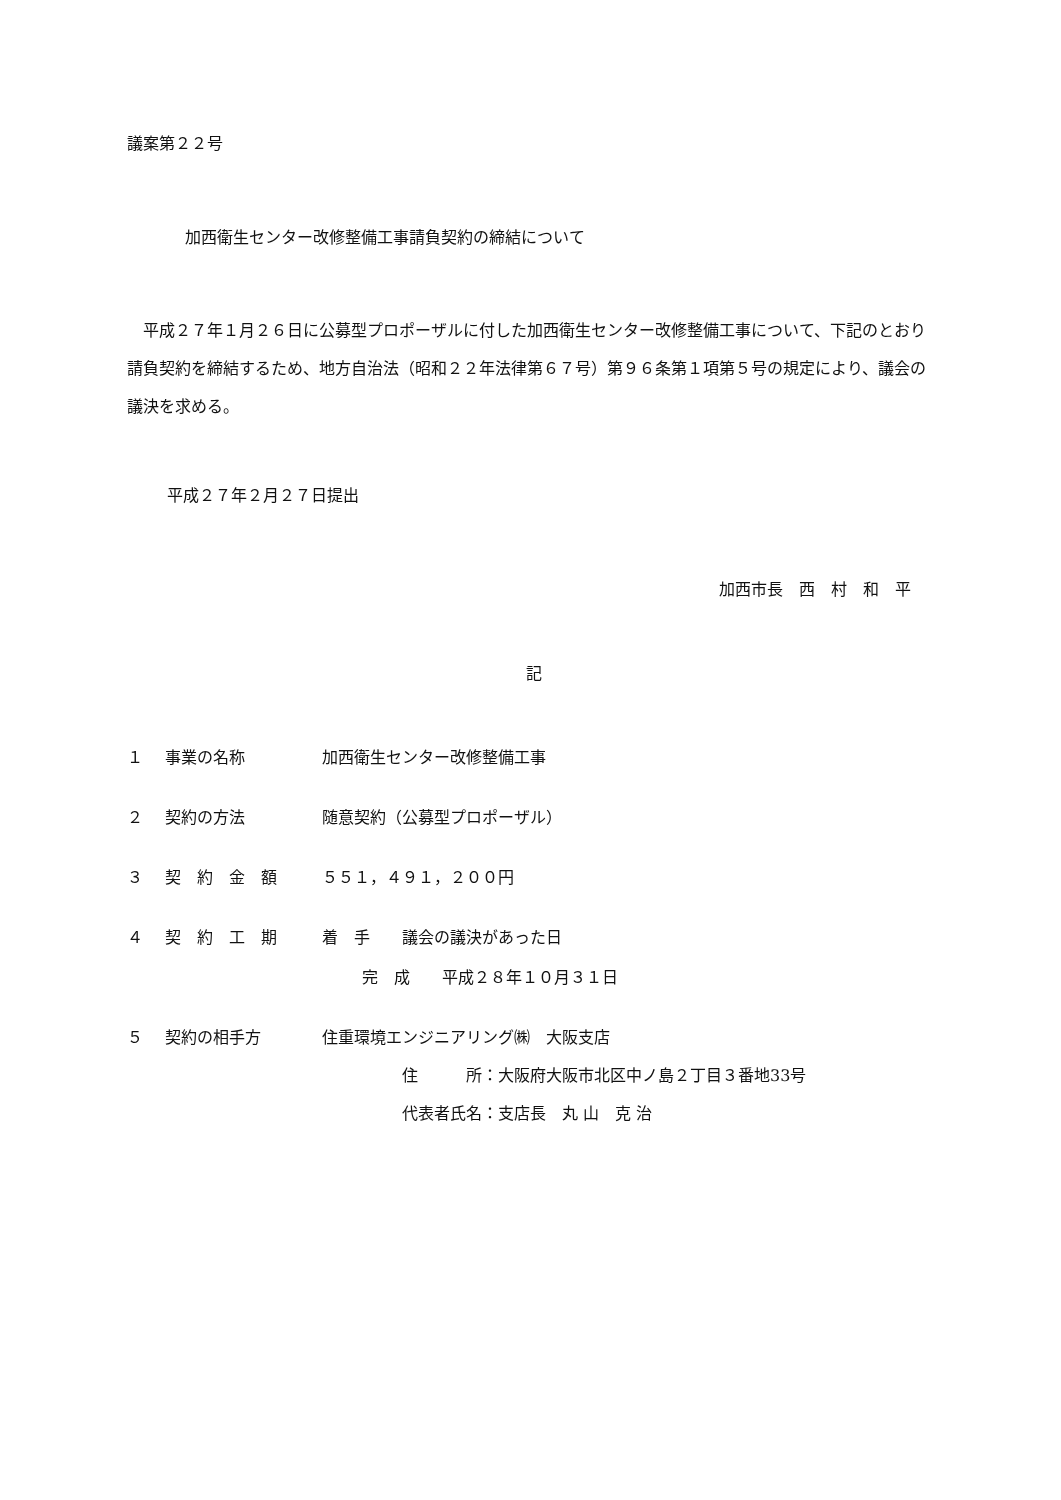議案第２２号
加西衛生センター改修整備工事請負契約の締結について
平成２７年１月２６日に公募型プロポーザルに付した加西衛生センター改修整備工事について、下記のとおり請負契約を締結するため、地方自治法（昭和２２年法律第６７号）第９６条第１項第５号の規定により、議会の議決を求める。
平成２７年２月２７日提出
加西市長　西　村　和　平
記
１ 事業の名称 加西衛生センター改修整備工事
２ 契約の方法 随意契約（公募型プロポーザル）
３ 契　約　金　額 ５５１，４９１，２００円
４ 契　約　工　期 着　手　　議会の議決があった日
完　成　　平成２８年１０月３１日
５ 契約の相手方 住重環境エンジニアリング㈱　大阪支店
住　　　所：大阪府大阪市北区中ノ島２丁目３番地33号
代表者氏名：支店長　丸 山　克 治